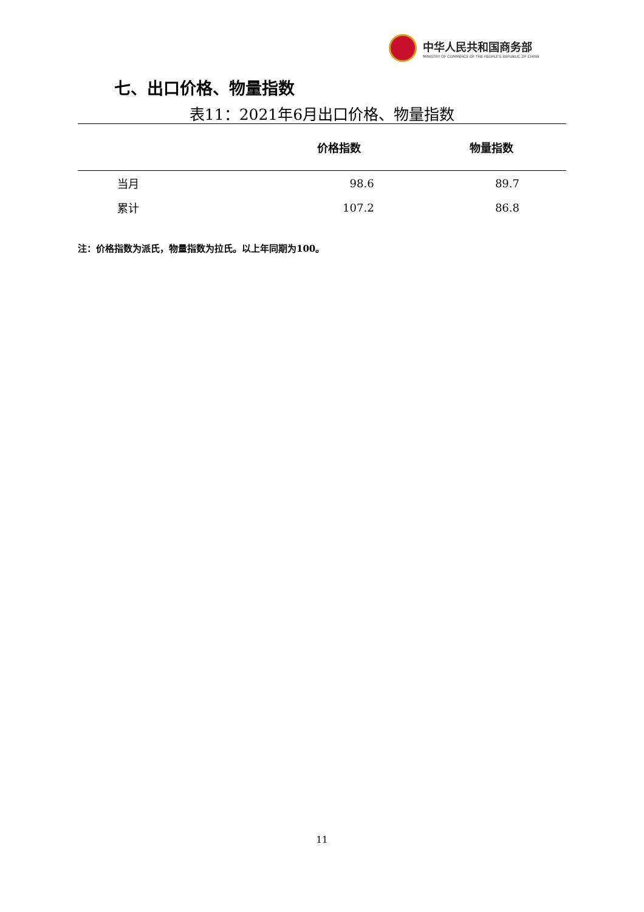中华人民共和国商务部
MINISTRY OF COMMERCE OF THE PEOPLE'S REPUBLIC OF CHINA
七、出口价格、物量指数
表11：2021年6月出口价格、物量指数
| | 价格指数 | 物量指数 |
| --- | --- | --- |
| 当月 | 98.6 | 89.7 |
| 累计 | 107.2 | 86.8 |
注：价格指数为派氏，物量指数为拉氏。以上年同期为100。
11